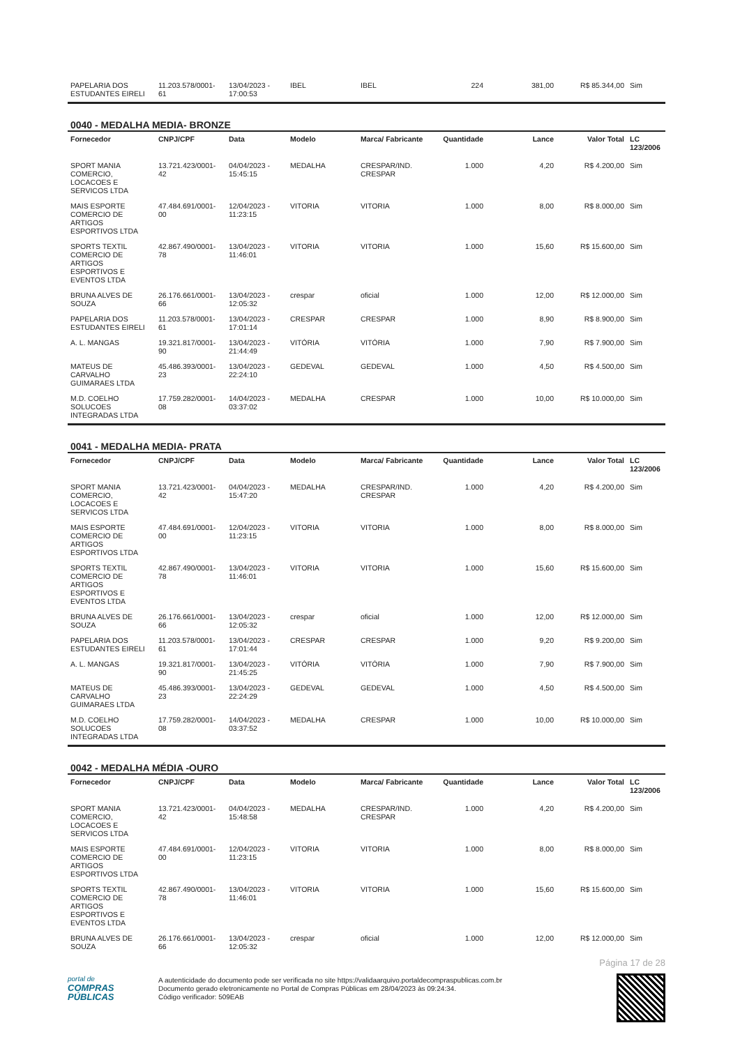| PAPELARIA DOS ESTUDANTES EIRELI | 11.203.578/0001-61 | 13/04/2023 - 17:00:53 | IBEL | IBEL | 224 | 381,00 | R$ 85.344,00 | Sim |
0040 - MEDALHA MEDIA- BRONZE
| Fornecedor | CNPJ/CPF | Data | Modelo | Marca/ Fabricante | Quantidade | Lance | Valor Total | LC 123/2006 |
| --- | --- | --- | --- | --- | --- | --- | --- | --- |
| SPORT MANIA COMERCIO, LOCACOES E SERVICOS LTDA | 13.721.423/0001-42 | 04/04/2023 - 15:45:15 | MEDALHA | CRESPAR/IND. CRESPAR | 1.000 | 4,20 | R$ 4.200,00 | Sim |
| MAIS ESPORTE COMERCIO DE ARTIGOS ESPORTIVOS LTDA | 47.484.691/0001-00 | 12/04/2023 - 11:23:15 | VITORIA | VITORIA | 1.000 | 8,00 | R$ 8.000,00 | Sim |
| SPORTS TEXTIL COMERCIO DE ARTIGOS ESPORTIVOS E EVENTOS LTDA | 42.867.490/0001-78 | 13/04/2023 - 11:46:01 | VITORIA | VITORIA | 1.000 | 15,60 | R$ 15.600,00 | Sim |
| BRUNA ALVES DE SOUZA | 26.176.661/0001-66 | 13/04/2023 - 12:05:32 | crespar | oficial | 1.000 | 12,00 | R$ 12.000,00 | Sim |
| PAPELARIA DOS ESTUDANTES EIRELI | 11.203.578/0001-61 | 13/04/2023 - 17:01:14 | CRESPAR | CRESPAR | 1.000 | 8,90 | R$ 8.900,00 | Sim |
| A. L. MANGAS | 19.321.817/0001-90 | 13/04/2023 - 21:44:49 | VITÓRIA | VITÓRIA | 1.000 | 7,90 | R$ 7.900,00 | Sim |
| MATEUS DE CARVALHO GUIMARAES LTDA | 45.486.393/0001-23 | 13/04/2023 - 22:24:10 | GEDEVAL | GEDEVAL | 1.000 | 4,50 | R$ 4.500,00 | Sim |
| M.D. COELHO SOLUCOES INTEGRADAS LTDA | 17.759.282/0001-08 | 14/04/2023 - 03:37:02 | MEDALHA | CRESPAR | 1.000 | 10,00 | R$ 10.000,00 | Sim |
0041 - MEDALHA MEDIA- PRATA
| Fornecedor | CNPJ/CPF | Data | Modelo | Marca/ Fabricante | Quantidade | Lance | Valor Total | LC 123/2006 |
| --- | --- | --- | --- | --- | --- | --- | --- | --- |
| SPORT MANIA COMERCIO, LOCACOES E SERVICOS LTDA | 13.721.423/0001-42 | 04/04/2023 - 15:47:20 | MEDALHA | CRESPAR/IND. CRESPAR | 1.000 | 4,20 | R$ 4.200,00 | Sim |
| MAIS ESPORTE COMERCIO DE ARTIGOS ESPORTIVOS LTDA | 47.484.691/0001-00 | 12/04/2023 - 11:23:15 | VITORIA | VITORIA | 1.000 | 8,00 | R$ 8.000,00 | Sim |
| SPORTS TEXTIL COMERCIO DE ARTIGOS ESPORTIVOS E EVENTOS LTDA | 42.867.490/0001-78 | 13/04/2023 - 11:46:01 | VITORIA | VITORIA | 1.000 | 15,60 | R$ 15.600,00 | Sim |
| BRUNA ALVES DE SOUZA | 26.176.661/0001-66 | 13/04/2023 - 12:05:32 | crespar | oficial | 1.000 | 12,00 | R$ 12.000,00 | Sim |
| PAPELARIA DOS ESTUDANTES EIRELI | 11.203.578/0001-61 | 13/04/2023 - 17:01:44 | CRESPAR | CRESPAR | 1.000 | 9,20 | R$ 9.200,00 | Sim |
| A. L. MANGAS | 19.321.817/0001-90 | 13/04/2023 - 21:45:25 | VITÓRIA | VITÓRIA | 1.000 | 7,90 | R$ 7.900,00 | Sim |
| MATEUS DE CARVALHO GUIMARAES LTDA | 45.486.393/0001-23 | 13/04/2023 - 22:24:29 | GEDEVAL | GEDEVAL | 1.000 | 4,50 | R$ 4.500,00 | Sim |
| M.D. COELHO SOLUCOES INTEGRADAS LTDA | 17.759.282/0001-08 | 14/04/2023 - 03:37:52 | MEDALHA | CRESPAR | 1.000 | 10,00 | R$ 10.000,00 | Sim |
0042 - MEDALHA MÉDIA -OURO
| Fornecedor | CNPJ/CPF | Data | Modelo | Marca/ Fabricante | Quantidade | Lance | Valor Total | LC 123/2006 |
| --- | --- | --- | --- | --- | --- | --- | --- | --- |
| SPORT MANIA COMERCIO, LOCACOES E SERVICOS LTDA | 13.721.423/0001-42 | 04/04/2023 - 15:48:58 | MEDALHA | CRESPAR/IND. CRESPAR | 1.000 | 4,20 | R$ 4.200,00 | Sim |
| MAIS ESPORTE COMERCIO DE ARTIGOS ESPORTIVOS LTDA | 47.484.691/0001-00 | 12/04/2023 - 11:23:15 | VITORIA | VITORIA | 1.000 | 8,00 | R$ 8.000,00 | Sim |
| SPORTS TEXTIL COMERCIO DE ARTIGOS ESPORTIVOS E EVENTOS LTDA | 42.867.490/0001-78 | 13/04/2023 - 11:46:01 | VITORIA | VITORIA | 1.000 | 15,60 | R$ 15.600,00 | Sim |
| BRUNA ALVES DE SOUZA | 26.176.661/0001-66 | 13/04/2023 - 12:05:32 | crespar | oficial | 1.000 | 12,00 | R$ 12.000,00 | Sim |
Página 17 de 28
portal de
COMPRAS
PÚBLICAS
A autenticidade do documento pode ser verificada no site https://validaarquivo.portaldecompraspublicas.com.br
Documento gerado eletronicamente no Portal de Compras Públicas em 28/04/2023 às 09:24:34.
Código verificador: 509EAB